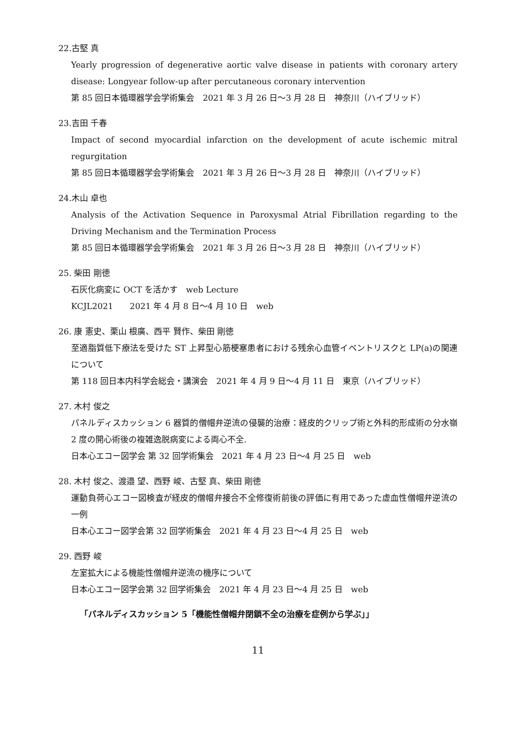22.古堅 真
Yearly progression of degenerative aortic valve disease in patients with coronary artery disease: Longyear follow-up after percutaneous coronary intervention
第 85 回日本循環器学会学術集会　2021 年 3 月 26 日～3 月 28 日　神奈川（ハイブリッド）
23.吉田 千春
Impact of second myocardial infarction on the development of acute ischemic mitral regurgitation
第 85 回日本循環器学会学術集会　2021 年 3 月 26 日～3 月 28 日　神奈川（ハイブリッド）
24.木山 卓也
Analysis of the Activation Sequence in Paroxysmal Atrial Fibrillation regarding to the Driving Mechanism and the Termination Process
第 85 回日本循環器学会学術集会　2021 年 3 月 26 日～3 月 28 日　神奈川（ハイブリッド）
25. 柴田 剛徳
石灰化病変に OCT を活かす　web Lecture
KCJL2021　　2021 年 4 月 8 日～4 月 10 日　web
26. 康 憲史、栗山 根廣、西平 賢作、柴田 剛徳
至適脂質低下療法を受けた ST 上昇型心筋梗塞患者における残余心血管イベントリスクと LP(a)の関連について
第 118 回日本内科学会総会・講演会　2021 年 4 月 9 日～4 月 11 日　東京（ハイブリッド）
27. 木村 俊之
パネルディスカッション 6 器質的僧帽弁逆流の侵襲的治療：経皮的クリップ術と外科的形成術の分水嶺　2 度の開心術後の複雑逸脱病変による両心不全.
日本心エコー図学会 第 32 回学術集会　2021 年 4 月 23 日～4 月 25 日　web
28. 木村 俊之、渡邉 望、西野 峻、古堅 真、柴田 剛徳
運動負荷心エコー図検査が経皮的僧帽弁接合不全修復術前後の評価に有用であった虚血性僧帽弁逆流の一例
日本心エコー図学会第 32 回学術集会　2021 年 4 月 23 日～4 月 25 日　web
29. 西野 峻
左室拡大による機能性僧帽弁逆流の機序について
日本心エコー図学会第 32 回学術集会　2021 年 4 月 23 日～4 月 25 日　web
「パネルディスカッション 5「機能性僧帽弁閉鎖不全の治療を症例から学ぶ」」
11